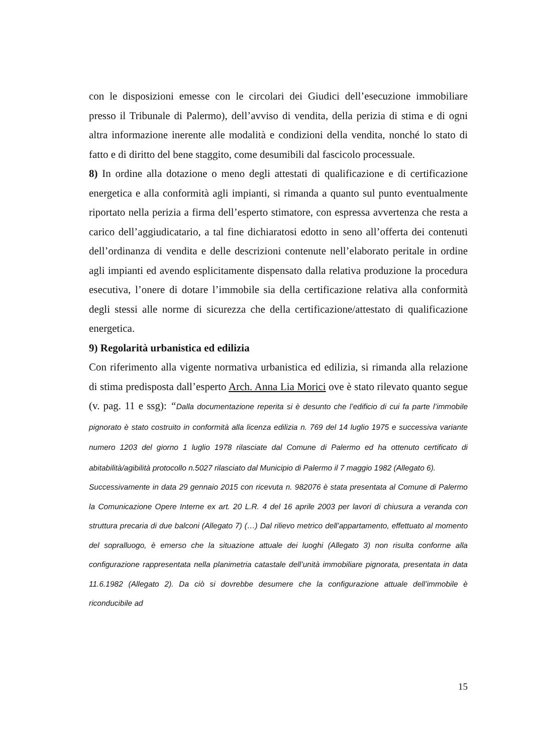con le disposizioni emesse con le circolari dei Giudici dell’esecuzione immobiliare presso il Tribunale di Palermo), dell’avviso di vendita, della perizia di stima e di ogni altra informazione inerente alle modalità e condizioni della vendita, nonché lo stato di fatto e di diritto del bene staggito, come desumibili dal fascicolo processuale.
8) In ordine alla dotazione o meno degli attestati di qualificazione e di certificazione energetica e alla conformità agli impianti, si rimanda a quanto sul punto eventualmente riportato nella perizia a firma dell’esperto stimatore, con espressa avvertenza che resta a carico dell’aggiudicatario, a tal fine dichiaratosi edotto in seno all’offerta dei contenuti dell’ordinanza di vendita e delle descrizioni contenute nell’elaborato peritale in ordine agli impianti ed avendo esplicitamente dispensato dalla relativa produzione la procedura esecutiva, l’onere di dotare l’immobile sia della certificazione relativa alla conformità degli stessi alle norme di sicurezza che della certificazione/attestato di qualificazione energetica.
9) Regolarità urbanistica ed edilizia
Con riferimento alla vigente normativa urbanistica ed edilizia, si rimanda alla relazione di stima predisposta dall’esperto Arch. Anna Lia Morici ove è stato rilevato quanto segue (v. pag. 11 e ssg): “Dalla documentazione reperita si è desunto che l’edificio di cui fa parte l’immobile pignorato è stato costruito in conformità alla licenza edilizia n. 769 del 14 luglio 1975 e successiva variante numero 1203 del giorno 1 luglio 1978 rilasciate dal Comune di Palermo ed ha ottenuto certificato di abitabilità/agibilità protocollo n.5027 rilasciato dal Municipio di Palermo il 7 maggio 1982 (Allegato 6).
Successivamente in data 29 gennaio 2015 con ricevuta n. 982076 è stata presentata al Comune di Palermo la Comunicazione Opere Interne ex art. 20 L.R. 4 del 16 aprile 2003 per lavori di chiusura a veranda con struttura precaria di due balconi (Allegato 7) (…) Dal rilievo metrico dell’appartamento, effettuato al momento del sopralluogo, è emerso che la situazione attuale dei luoghi (Allegato 3) non risulta conforme alla configurazione rappresentata nella planimetria catastale dell’unità immobiliare pignorata, presentata in data 11.6.1982 (Allegato 2). Da ciò si dovrebbe desumere che la configurazione attuale dell’immobile è riconducibile ad
15